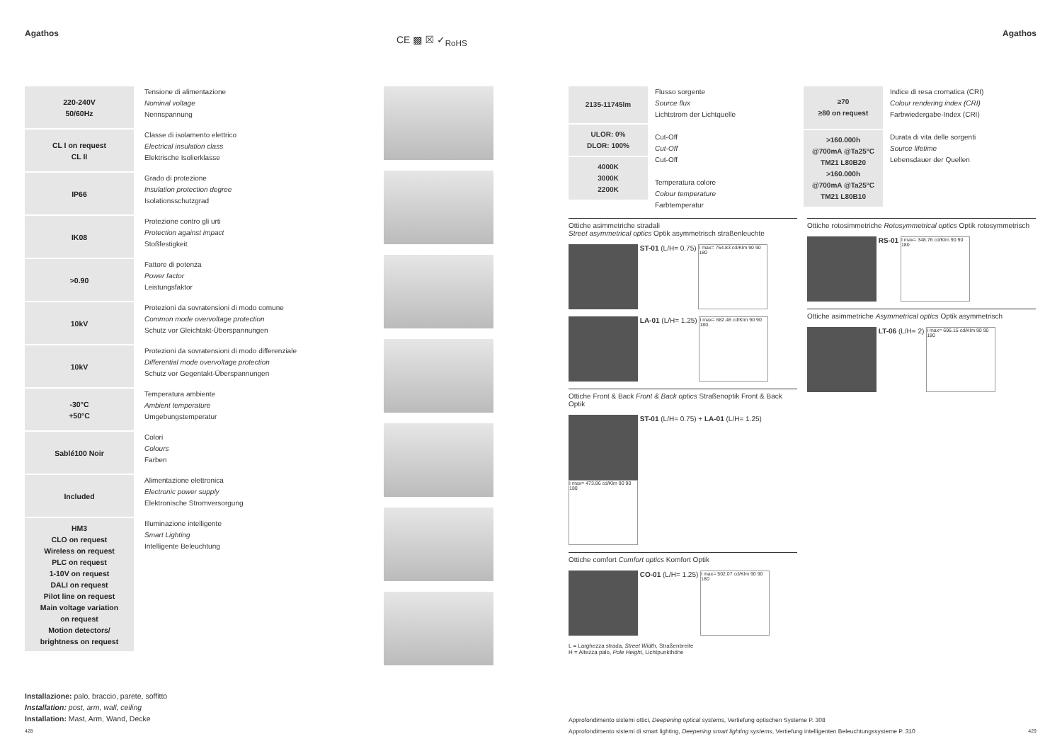Agathos
CE ▩ ☒ ✓<sub>RoHS</sub>
Agathos
220-240V
50/60Hz
Tensione di alimentazione
Nominal voltage
Nennspannung
CL I on request
CL II
Classe di isolamento elettrico
Electrical insulation class
Elektrische Isolierklasse
IP66 Grado di protezione
Insulation protection degree
Isolationsschutzgrad
IK08 Protezione contro gli urti
Protection against impact
Stoßfestigkeit
>0.90 Fattore di potenza
Power factor
Leistungsfaktor
10kV Protezioni da sovratensioni di modo comune
Common mode overvoltage protection
Schutz vor Gleichtakt-Überspannungen
10kV Protezioni da sovratensioni di modo differenziale
Differential mode overvoltage protection
Schutz vor Gegentakt-Überspannungen
-30°C
+50°C
Temperatura ambiente
Ambient temperature
Umgebungstemperatur
Sablé100 Noir Colori
Colours
Farben
Included Alimentazione elettronica
Electronic power supply
Elektronische Stromversorgung
HM3
CLO on request
Wireless on request
PLC on request
1-10V on request
DALI on request
Pilot line on request
Main voltage variation
on request
Motion detectors/
brightness on request
Illuminazione intelligente
Smart Lighting
Intelligente Beleuchtung
2135-11745lm
ULOR: 0%
DLOR: 100%
4000K
3000K
2200K
Flusso sorgente
Source flux
Lichtstrom der Lichtquelle
Cut-Off
Cut-Off
Cut-Off
Temperatura colore
Colour temperature
Farbtemperatur
≥70
≥80 on request
>160.000h
@700mA @Ta25°C
TM21 L80B20
>160.000h
@700mA @Ta25°C
TM21 L80B10
Indice di resa cromatica (CRI)
Colour rendering index (CRI)
Farbwiedergabe-Index (CRI)
Durata di vita delle sorgenti
Source lifetime
Lebensdauer der Quellen
Ottiche asimmetriche stradali
Street asymmetrical optics Optik asymmetrisch straßenleuchte
ST-01 (L/H= 0.75) I max= 754.83 cd/Klm 90 90 180
LA-01 (L/H= 1.25) I max= 682.46 cd/Klm 90 90 180
Ottiche Front & Back Front & Back optics Straßenoptik Front & Back Optik
ST-01 (L/H= 0.75) + LA-01 (L/H= 1.25) I max= 473.86 cd/Klm 90 90 180
Ottiche comfort Comfort optics Komfort Optik
CO-01 (L/H= 1.25) I max= 502.07 cd/Klm 90 90 180
L = Larghezza strada, Street Width, Straßenbreite
H = Altezza palo, Pole Height, Lichtpunkthöhe
Ottiche rotosimmetriche Rotosymmetrical optics Optik rotosymmetrisch
RS-01 I max= 348.76 cd/Klm 90 90 180
Ottiche asimmetriche Asymmetrical optics Optik asymmetrisch
LT-06 (L/H= 2) I max= 696.15 cd/Klm 90 90 180
Installazione: palo, braccio, parete, soffitto
Installation: post, arm, wall, ceiling
Installation: Mast, Arm, Wand, Decke
428
Approfondimento sistemi ottici, Deepening optical systems, Vertiefung optischen Systeme P. 308
Approfondimento sistemi di smart lighting, Deepening smart lighting systems, Vertiefung intelligenten Beleuchtungssysteme P. 310
429